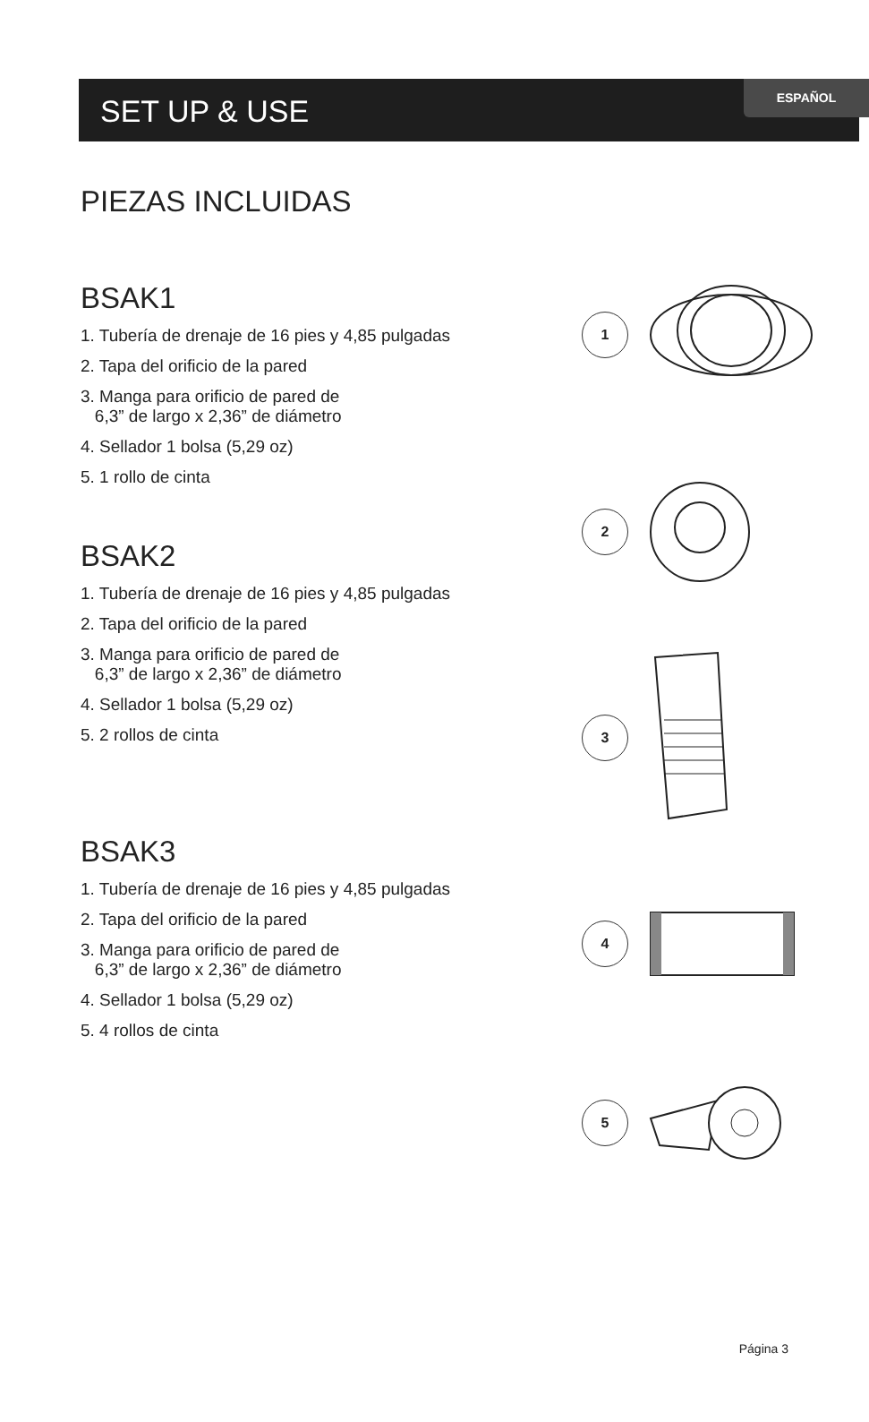ESPAÑOL
SET UP & USE
PIEZAS INCLUIDAS
BSAK1
1. Tubería de drenaje de 16 pies y 4,85 pulgadas
2. Tapa del orificio de la pared
3. Manga para orificio de pared de
6,3” de largo x 2,36” de diámetro
4. Sellador 1 bolsa (5,29 oz)
5. 1 rollo de cinta
BSAK2
1. Tubería de drenaje de 16 pies y 4,85 pulgadas
2. Tapa del orificio de la pared
3. Manga para orificio de pared de
6,3” de largo x 2,36” de diámetro
4. Sellador 1 bolsa (5,29 oz)
5. 2 rollos de cinta
BSAK3
1. Tubería de drenaje de 16 pies y 4,85 pulgadas
2. Tapa del orificio de la pared
3. Manga para orificio de pared de
6,3” de largo x 2,36” de diámetro
4. Sellador 1 bolsa (5,29 oz)
5. 4 rollos de cinta
1
2
3
4
5
Página 3